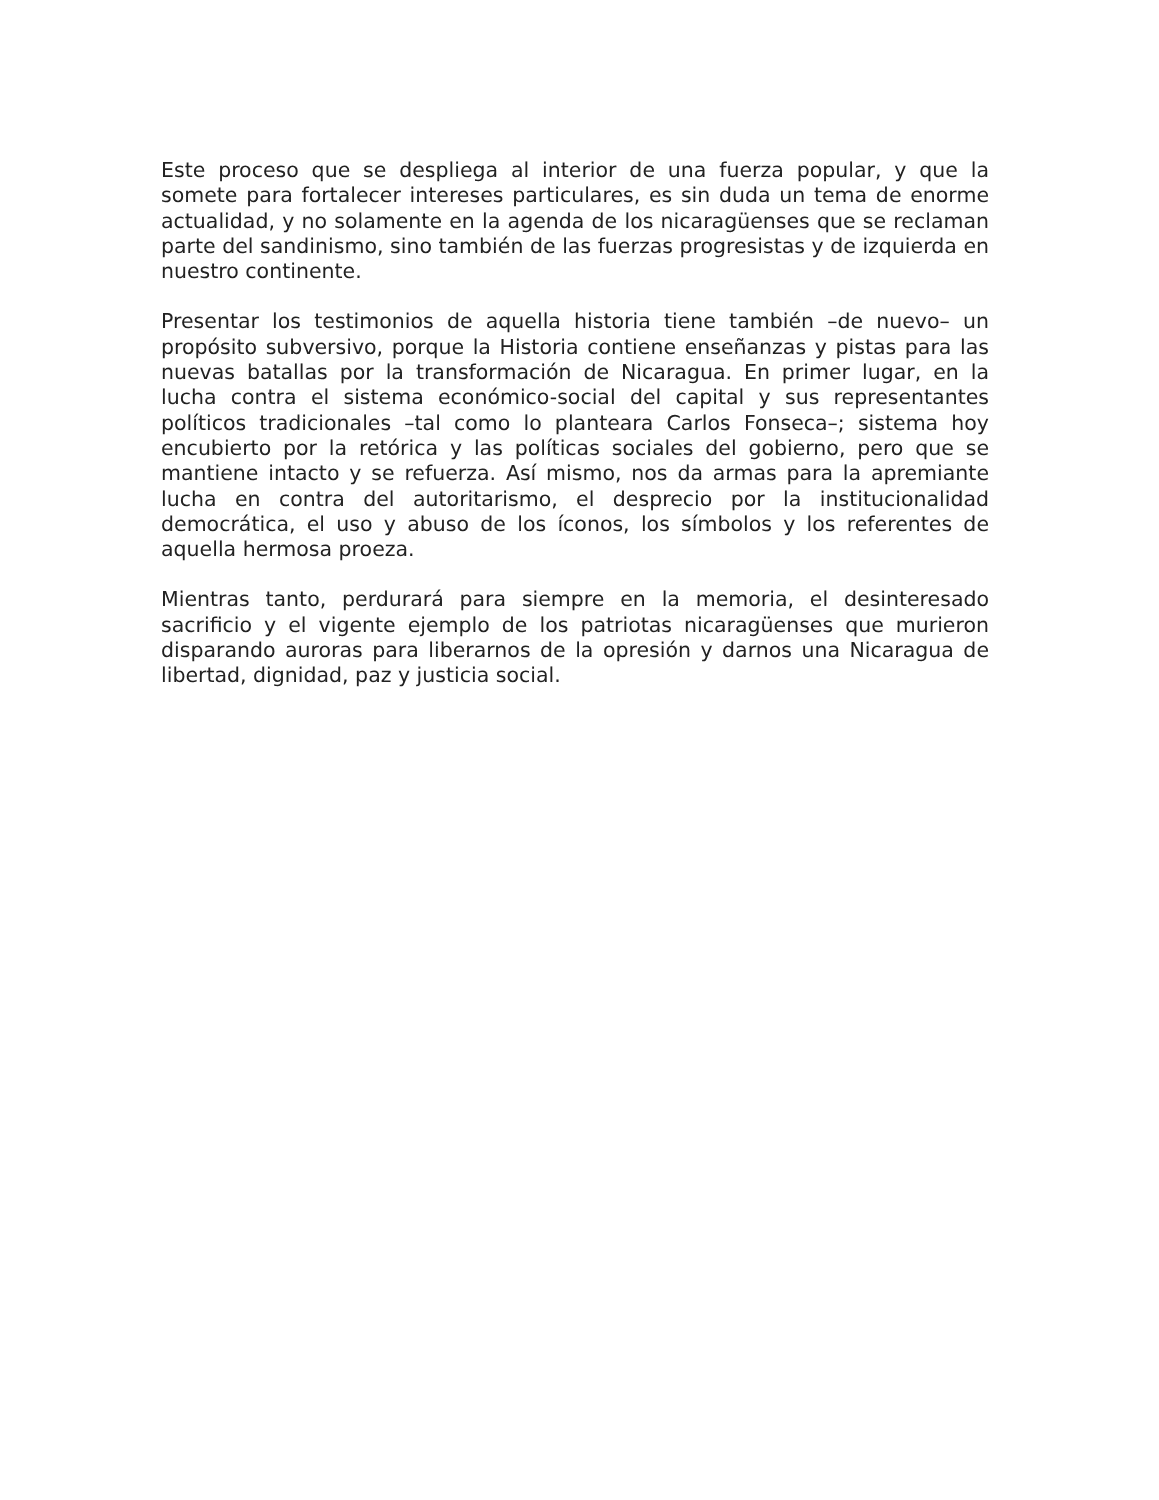Este proceso que se despliega al interior de una fuerza popular, y que la somete para fortalecer intereses particulares, es sin duda un tema de enorme actualidad, y no solamente en la agenda de los nicaragüenses que se reclaman parte del sandinismo, sino también de las fuerzas progresistas y de izquierda en nuestro continente.
Presentar los testimonios de aquella historia tiene también –de nuevo– un propósito subversivo, porque la Historia contiene enseñanzas y pistas para las nuevas batallas por la transformación de Nicaragua. En primer lugar, en la lucha contra el sistema económico-social del capital y sus representantes políticos tradicionales –tal como lo planteara Carlos Fonseca–; sistema hoy encubierto por la retórica y las políticas sociales del gobierno, pero que se mantiene intacto y se refuerza. Así mismo, nos da armas para la apremiante lucha en contra del autoritarismo, el desprecio por la institucionalidad democrática, el uso y abuso de los íconos, los símbolos y los referentes de aquella hermosa proeza.
Mientras tanto, perdurará para siempre en la memoria, el desinteresado sacrificio y el vigente ejemplo de los patriotas nicaragüenses que murieron disparando auroras para liberarnos de la opresión y darnos una Nicaragua de libertad, dignidad, paz y justicia social.